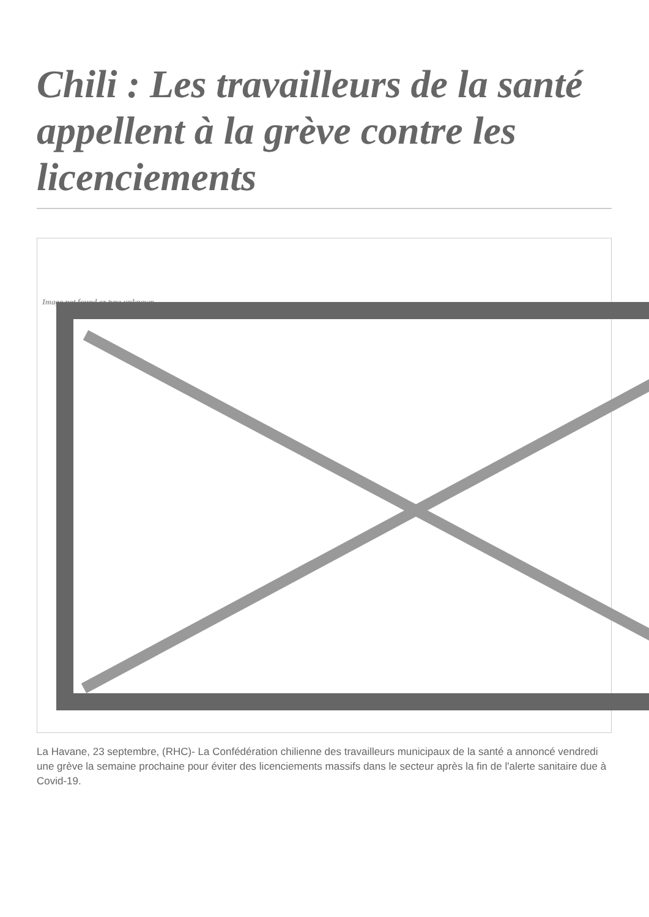Chili : Les travailleurs de la santé appellent à la grève contre les licenciements
Image not found or type unknown
La Havane, 23 septembre, (RHC)- La Confédération chilienne des travailleurs municipaux de la santé a annoncé vendredi une grève la semaine prochaine pour éviter des licenciements massifs dans le secteur après la fin de l'alerte sanitaire due à Covid-19.